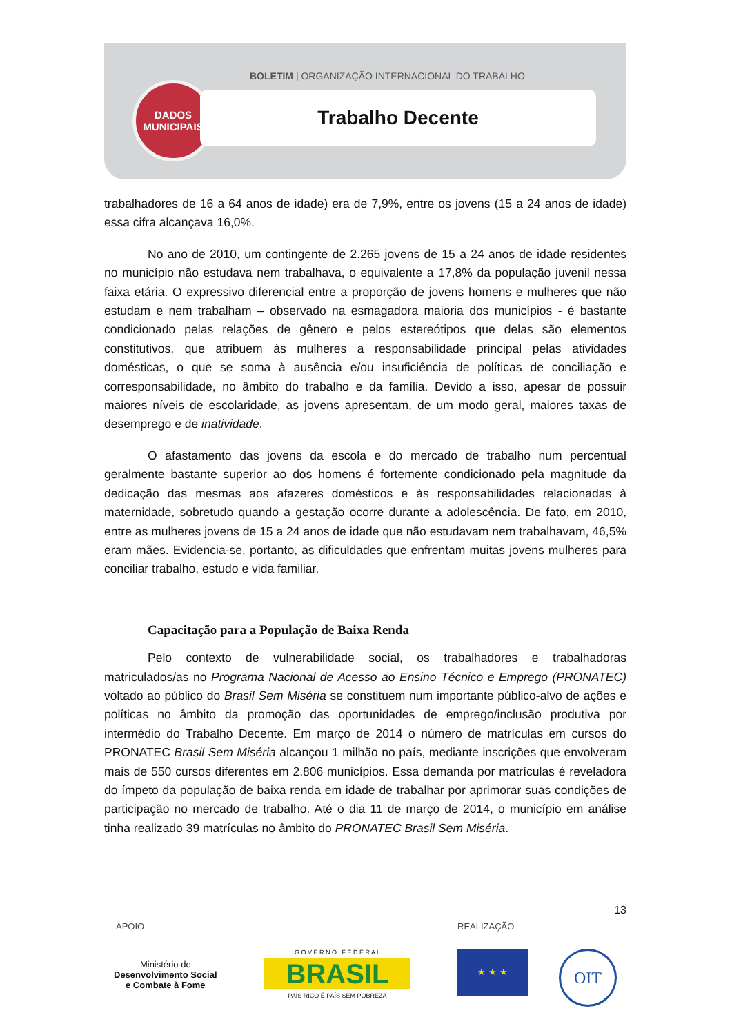BOLETIM | ORGANIZAÇÃO INTERNACIONAL DO TRABALHO
DADOS
MUNICIPAIS
Trabalho Decente
trabalhadores de 16 a 64 anos de idade) era de 7,9%, entre os jovens (15 a 24 anos de idade) essa cifra alcançava 16,0%.
No ano de 2010, um contingente de 2.265 jovens de 15 a 24 anos de idade residentes no município não estudava nem trabalhava, o equivalente a 17,8% da população juvenil nessa faixa etária. O expressivo diferencial entre a proporção de jovens homens e mulheres que não estudam e nem trabalham – observado na esmagadora maioria dos municípios - é bastante condicionado pelas relações de gênero e pelos estereótipos que delas são elementos constitutivos, que atribuem às mulheres a responsabilidade principal pelas atividades domésticas, o que se soma à ausência e/ou insuficiência de políticas de conciliação e corresponsabilidade, no âmbito do trabalho e da família. Devido a isso, apesar de possuir maiores níveis de escolaridade, as jovens apresentam, de um modo geral, maiores taxas de desemprego e de inatividade.
O afastamento das jovens da escola e do mercado de trabalho num percentual geralmente bastante superior ao dos homens é fortemente condicionado pela magnitude da dedicação das mesmas aos afazeres domésticos e às responsabilidades relacionadas à maternidade, sobretudo quando a gestação ocorre durante a adolescência. De fato, em 2010, entre as mulheres jovens de 15 a 24 anos de idade que não estudavam nem trabalhavam, 46,5% eram mães. Evidencia-se, portanto, as dificuldades que enfrentam muitas jovens mulheres para conciliar trabalho, estudo e vida familiar.
Capacitação para a População de Baixa Renda
Pelo contexto de vulnerabilidade social, os trabalhadores e trabalhadoras matriculados/as no Programa Nacional de Acesso ao Ensino Técnico e Emprego (PRONATEC) voltado ao público do Brasil Sem Miséria se constituem num importante público-alvo de ações e políticas no âmbito da promoção das oportunidades de emprego/inclusão produtiva por intermédio do Trabalho Decente. Em março de 2014 o número de matrículas em cursos do PRONATEC Brasil Sem Miséria alcançou 1 milhão no país, mediante inscrições que envolveram mais de 550 cursos diferentes em 2.806 municípios. Essa demanda por matrículas é reveladora do ímpeto da população de baixa renda em idade de trabalhar por aprimorar suas condições de participação no mercado de trabalho. Até o dia 11 de março de 2014, o município em análise tinha realizado 39 matrículas no âmbito do PRONATEC Brasil Sem Miséria.
13
APOIO REALIZAÇÃO
Ministério do
Desenvolvimento Social
e Combate à Fome
G O V E R N O F E D E R A L
BRASIL
PAÍS RICO É PAÍS SEM POBREZA
★ ★ ★ OIT